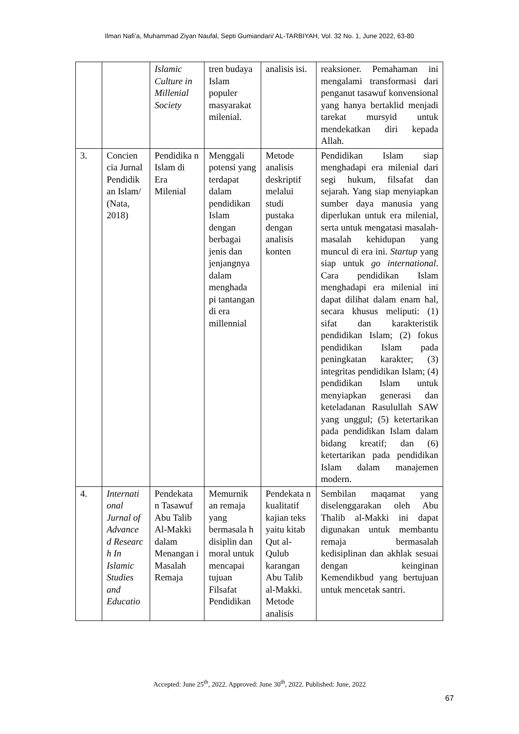Ilman Nafi’a, Muhammad Ziyan Naufal, Septi Gumiandari/ AL-TARBIYAH, Vol. 32 No. 1, June 2022, 63-80
| | | Islamic Culture in Millenial Society | tren budaya Islam populer masyarakat milenial. | analisis isi. | reaksioner. Pemahaman ini mengalami transformasi dari penganut tasawuf konvensional yang hanya bertaklid menjadi tarekat mursyid untuk mendekatkan diri kepada Allah. |
| 3. | Concien cia Jurnal Pendidik an Islam/ (Nata, 2018) | Pendidika n Islam di Era Milenial | Menggali potensi yang terdapat dalam pendidikan Islam dengan berbagai jenis dan jenjangnya dalam menghada pi tantangan di era millennial | Metode analisis deskriptif melalui studi pustaka dengan analisis konten | Pendidikan Islam siap menghadapi era milenial dari segi hukum, filsafat dan sejarah. Yang siap menyiapkan sumber daya manusia yang diperlukan untuk era milenial, serta untuk mengatasi masalah-masalah kehidupan yang muncul di era ini. Startup yang siap untuk go international . Cara pendidikan Islam menghadapi era milenial ini dapat dilihat dalam enam hal, secara khusus meliputi: (1) sifat dan karakteristik pendidikan Islam; (2) fokus pendidikan Islam pada peningkatan karakter; (3) integritas pendidikan Islam; (4) pendidikan Islam untuk menyiapkan generasi dan keteladanan Rasulullah SAW yang unggul; (5) ketertarikan pada pendidikan Islam dalam bidang kreatif; dan (6) ketertarikan pada pendidikan Islam dalam manajemen modern. |
| 4. | Internati onal Jurnal of Advance d Researc h In Islamic Studies and Educatio | Pendekata n Tasawuf Abu Talib Al-Makki dalam Menangan i Masalah Remaja | Memurnik an remaja yang bermasala h disiplin dan moral untuk mencapai tujuan Filsafat Pendidikan | Pendekata n kualitatif kajian teks yaitu kitab Qut al-Qulub karangan Abu Talib al-Makki. Metode analisis | Sembilan maqamat yang diselenggarakan oleh Abu Thalib al-Makki ini dapat digunakan untuk membantu remaja bermasalah kedisiplinan dan akhlak sesuai dengan keinginan Kemendikbud yang bertujuan untuk mencetak santri. |
Accepted: June 25<sup>th</sup>, 2022. Approved: June 30<sup>th</sup>, 2022. Published: June, 2022
67